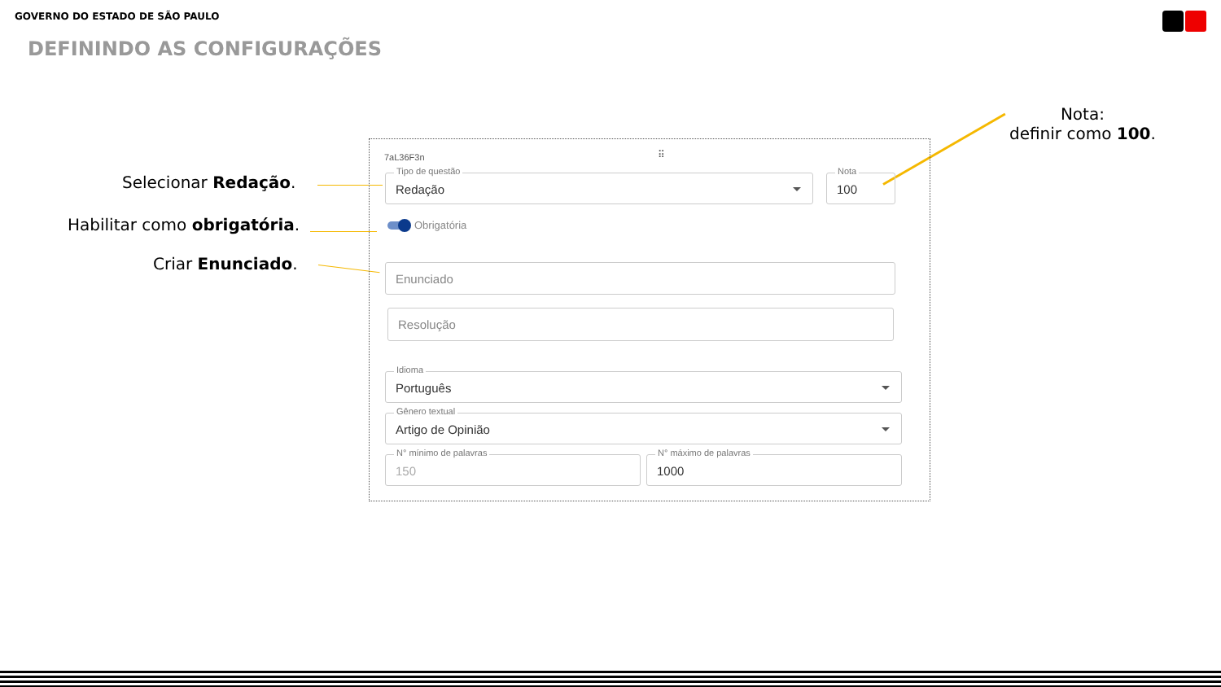GOVERNO DO ESTADO DE SÃO PAULO
DEFININDO AS CONFIGURAÇÕES
Selecionar Redação.
Habilitar como obrigatória.
Criar Enunciado.
Nota:
definir como 100.
7aL36F3n ⠿
Tipo de questão
Redação
Nota
100
Obrigatória
Enunciado
Resolução
Idioma
Português
Gênero textual
Artigo de Opinião
N° mínimo de palavras
150
N° máximo de palavras
1000